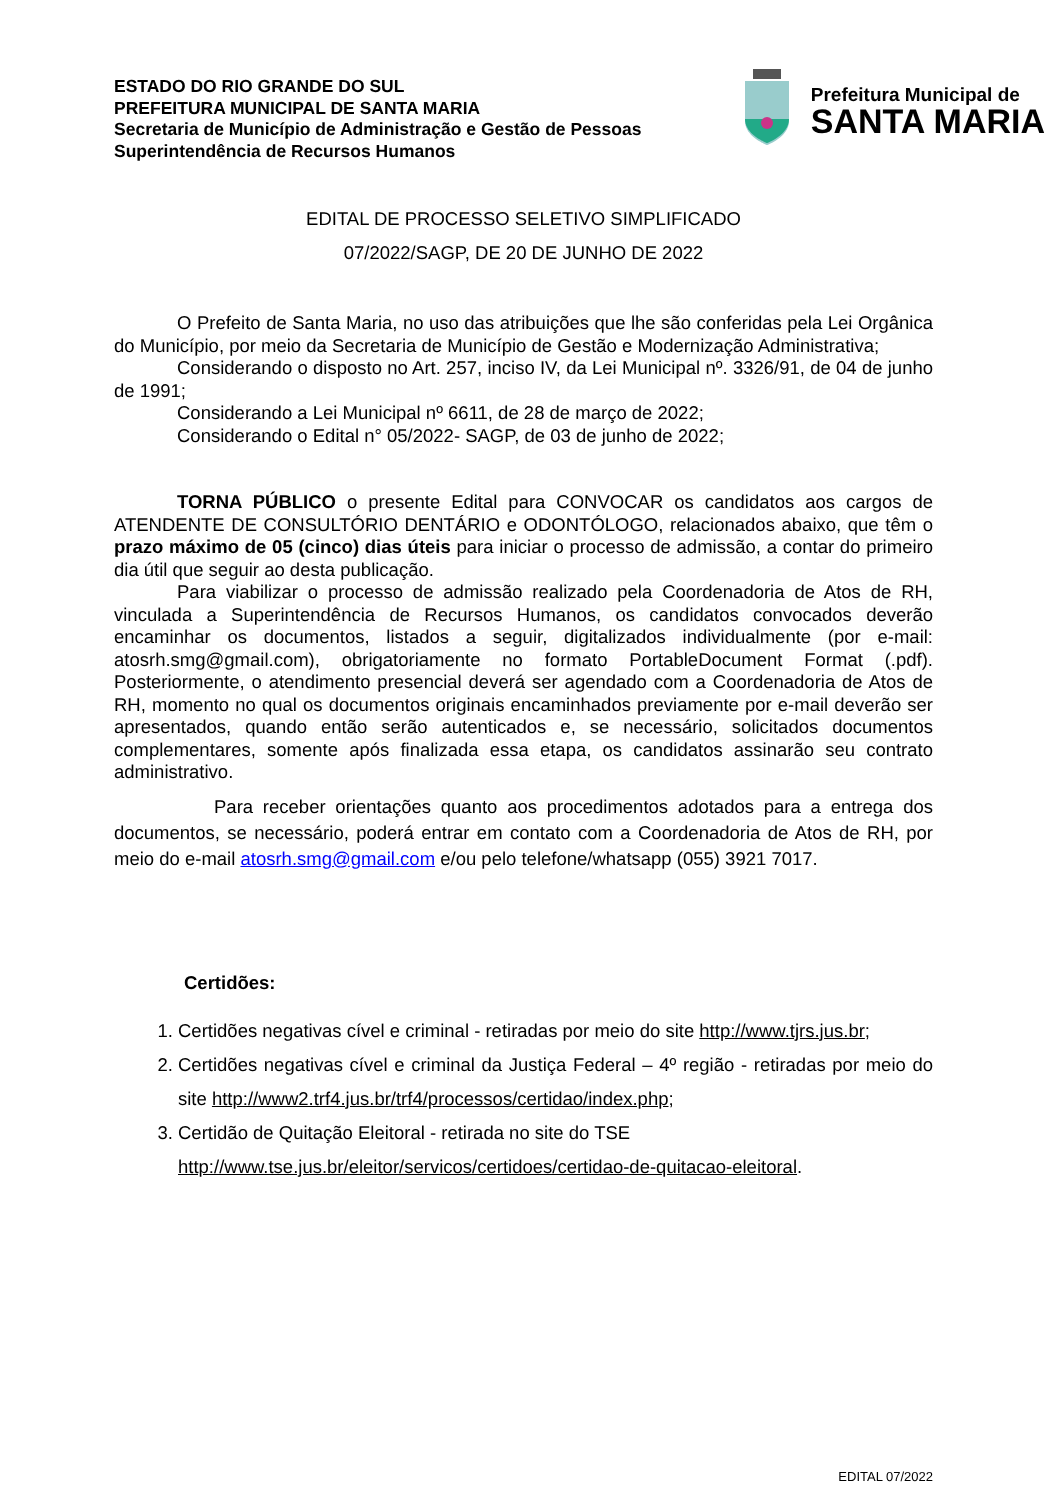ESTADO DO RIO GRANDE DO SUL
PREFEITURA MUNICIPAL DE SANTA MARIA
Secretaria de Município de Administração e Gestão de Pessoas
Superintendência de Recursos Humanos
Prefeitura Municipal de
SANTA MARIA
EDITAL DE PROCESSO SELETIVO SIMPLIFICADO
07/2022/SAGP, DE 20 DE JUNHO DE 2022
O Prefeito de Santa Maria, no uso das atribuições que lhe são conferidas pela Lei Orgânica do Município, por meio da Secretaria de Município de Gestão e Modernização Administrativa;
Considerando o disposto no Art. 257, inciso IV, da Lei Municipal nº. 3326/91, de 04 de junho de 1991;
Considerando a Lei Municipal nº 6611, de 28 de março de 2022;
Considerando o Edital n° 05/2022- SAGP, de 03 de junho de 2022;
TORNA PÚBLICO o presente Edital para CONVOCAR os candidatos aos cargos de ATENDENTE DE CONSULTÓRIO DENTÁRIO e ODONTÓLOGO, relacionados abaixo, que têm o prazo máximo de 05 (cinco) dias úteis para iniciar o processo de admissão, a contar do primeiro dia útil que seguir ao desta publicação.
Para viabilizar o processo de admissão realizado pela Coordenadoria de Atos de RH, vinculada a Superintendência de Recursos Humanos, os candidatos convocados deverão encaminhar os documentos, listados a seguir, digitalizados individualmente (por e-mail: atosrh.smg@gmail.com), obrigatoriamente no formato PortableDocument Format (.pdf). Posteriormente, o atendimento presencial deverá ser agendado com a Coordenadoria de Atos de RH, momento no qual os documentos originais encaminhados previamente por e-mail deverão ser apresentados, quando então serão autenticados e, se necessário, solicitados documentos complementares, somente após finalizada essa etapa, os candidatos assinarão seu contrato administrativo.
Para receber orientações quanto aos procedimentos adotados para a entrega dos documentos, se necessário, poderá entrar em contato com a Coordenadoria de Atos de RH, por meio do e-mail atosrh.smg@gmail.com e/ou pelo telefone/whatsapp (055) 3921 7017.
Certidões:
1. Certidões negativas cível e criminal - retiradas por meio do site http://www.tjrs.jus.br;
2. Certidões negativas cível e criminal da Justiça Federal – 4º região - retiradas por meio do site http://www2.trf4.jus.br/trf4/processos/certidao/index.php;
3. Certidão de Quitação Eleitoral - retirada no site do TSE http://www.tse.jus.br/eleitor/servicos/certidoes/certidao-de-quitacao-eleitoral.
EDITAL 07/2022